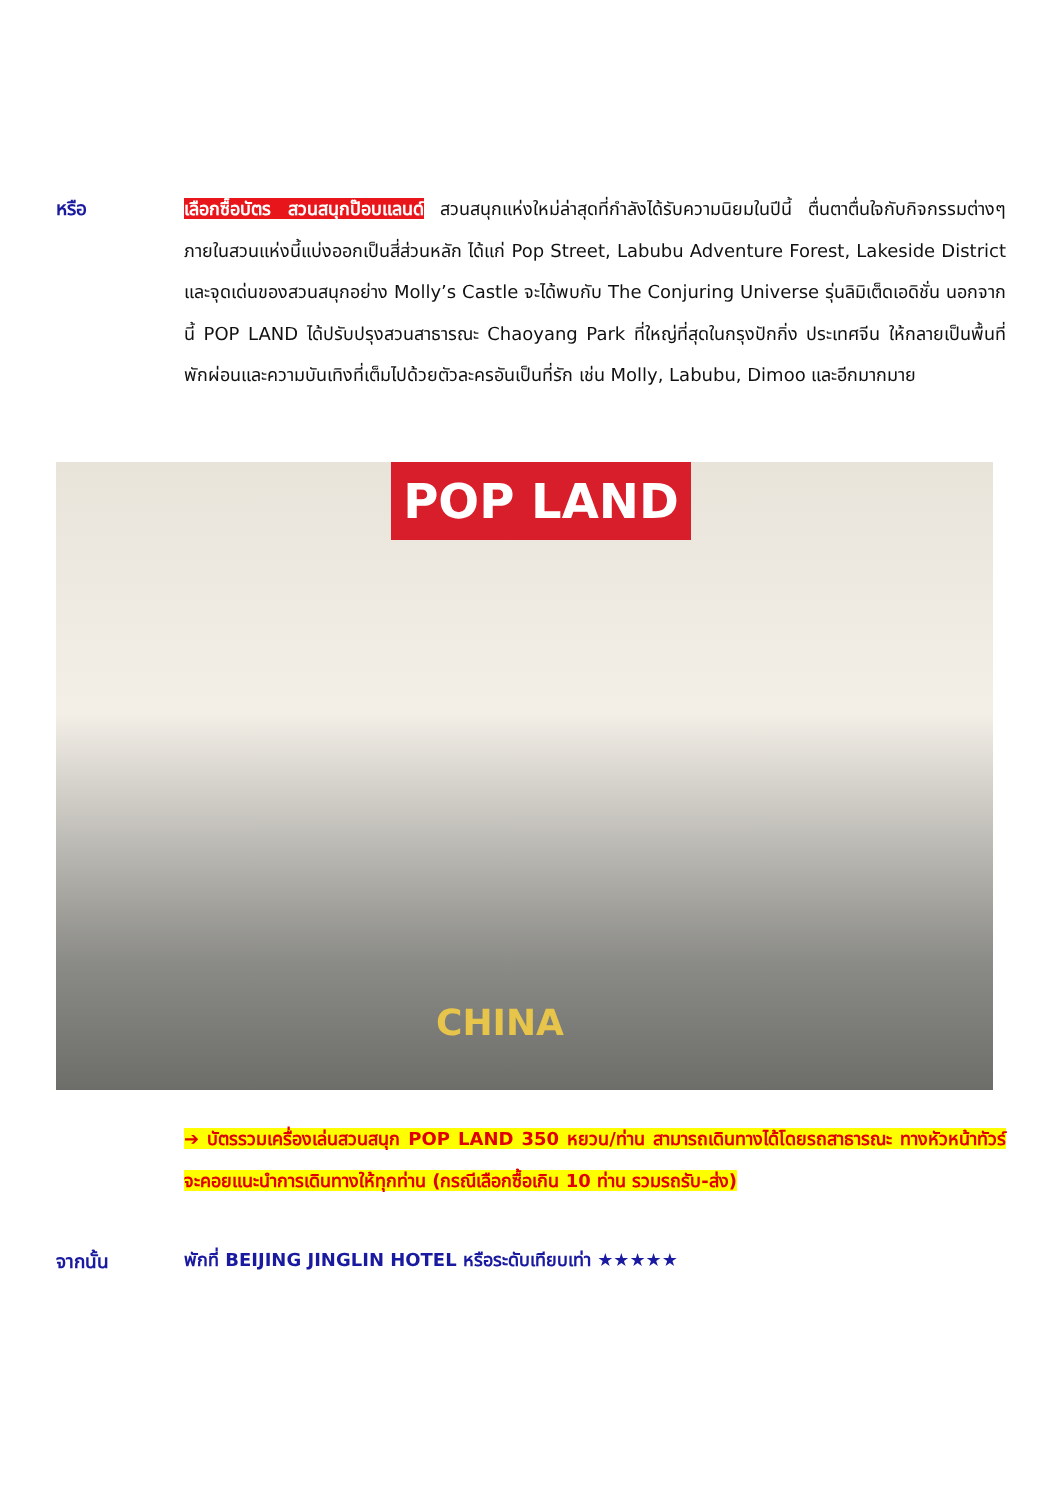หรือ เลือกซื้อบัตร สวนสนุกป๊อบแลนด์ สวนสนุกแห่งใหม่ล่าสุดที่กำลังได้รับความนิยมในปีนี้ ตื่นตาตื่นใจกับกิจกรรมต่างๆ ภายในสวนแห่งนี้แบ่งออกเป็นสี่ส่วนหลัก ได้แก่ Pop Street, Labubu Adventure Forest, Lakeside District และจุดเด่นของสวนสนุกอย่าง Molly’s Castle จะได้พบกับ The Conjuring Universe รุ่นลิมิเต็ดเอดิชั่น นอกจากนี้ POP LAND ได้ปรับปรุงสวนสาธารณะ Chaoyang Park ที่ใหญ่ที่สุดในกรุงปักกิ่ง ประเทศจีน ให้กลายเป็นพื้นที่พักผ่อนและความบันเทิงที่เต็มไปด้วยตัวละครอันเป็นที่รัก เช่น Molly, Labubu, Dimoo และอีกมากมาย
POP LAND
CHINA
➔ บัตรรวมเครื่องเล่นสวนสนุก POP LAND 350 หยวน/ท่าน สามารถเดินทางได้โดยรถสาธารณะ ทางหัวหน้าทัวร์จะคอยแนะนำการเดินทางให้ทุกท่าน (กรณีเลือกซื้อเกิน 10 ท่าน รวมรถรับ-ส่ง)
จากนั้น
พักที่ BEIJING JINGLIN HOTEL หรือระดับเทียบเท่า ★★★★★